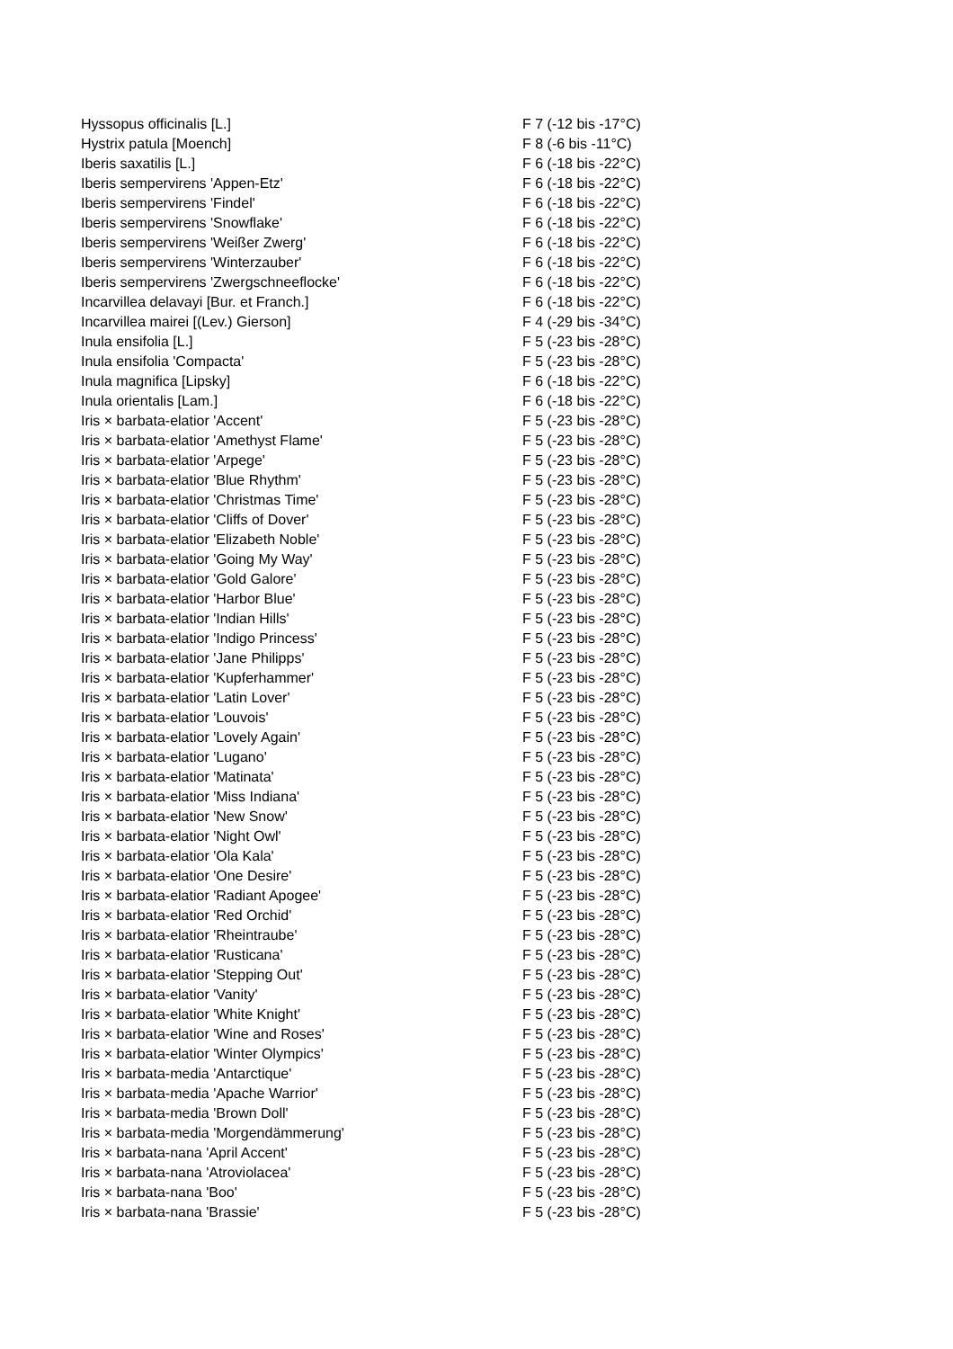| Hyssopus officinalis [L.] | F 7 (-12 bis -17°C) |
| Hystrix patula [Moench] | F 8 (-6 bis -11°C) |
| Iberis saxatilis [L.] | F 6 (-18 bis -22°C) |
| Iberis sempervirens 'Appen-Etz' | F 6 (-18 bis -22°C) |
| Iberis sempervirens 'Findel' | F 6 (-18 bis -22°C) |
| Iberis sempervirens 'Snowflake' | F 6 (-18 bis -22°C) |
| Iberis sempervirens 'Weißer Zwerg' | F 6 (-18 bis -22°C) |
| Iberis sempervirens 'Winterzauber' | F 6 (-18 bis -22°C) |
| Iberis sempervirens 'Zwergschneeflocke' | F 6 (-18 bis -22°C) |
| Incarvillea delavayi [Bur. et Franch.] | F 6 (-18 bis -22°C) |
| Incarvillea mairei [(Lev.) Gierson] | F 4 (-29 bis -34°C) |
| Inula ensifolia [L.] | F 5 (-23 bis -28°C) |
| Inula ensifolia 'Compacta' | F 5 (-23 bis -28°C) |
| Inula magnifica [Lipsky] | F 6 (-18 bis -22°C) |
| Inula orientalis [Lam.] | F 6 (-18 bis -22°C) |
| Iris × barbata-elatior 'Accent' | F 5 (-23 bis -28°C) |
| Iris × barbata-elatior 'Amethyst Flame' | F 5 (-23 bis -28°C) |
| Iris × barbata-elatior 'Arpege' | F 5 (-23 bis -28°C) |
| Iris × barbata-elatior 'Blue Rhythm' | F 5 (-23 bis -28°C) |
| Iris × barbata-elatior 'Christmas Time' | F 5 (-23 bis -28°C) |
| Iris × barbata-elatior 'Cliffs of Dover' | F 5 (-23 bis -28°C) |
| Iris × barbata-elatior 'Elizabeth Noble' | F 5 (-23 bis -28°C) |
| Iris × barbata-elatior 'Going My Way' | F 5 (-23 bis -28°C) |
| Iris × barbata-elatior 'Gold Galore' | F 5 (-23 bis -28°C) |
| Iris × barbata-elatior 'Harbor Blue' | F 5 (-23 bis -28°C) |
| Iris × barbata-elatior 'Indian Hills' | F 5 (-23 bis -28°C) |
| Iris × barbata-elatior 'Indigo Princess' | F 5 (-23 bis -28°C) |
| Iris × barbata-elatior 'Jane Philipps' | F 5 (-23 bis -28°C) |
| Iris × barbata-elatior 'Kupferhammer' | F 5 (-23 bis -28°C) |
| Iris × barbata-elatior 'Latin Lover' | F 5 (-23 bis -28°C) |
| Iris × barbata-elatior 'Louvois' | F 5 (-23 bis -28°C) |
| Iris × barbata-elatior 'Lovely Again' | F 5 (-23 bis -28°C) |
| Iris × barbata-elatior 'Lugano' | F 5 (-23 bis -28°C) |
| Iris × barbata-elatior 'Matinata' | F 5 (-23 bis -28°C) |
| Iris × barbata-elatior 'Miss Indiana' | F 5 (-23 bis -28°C) |
| Iris × barbata-elatior 'New Snow' | F 5 (-23 bis -28°C) |
| Iris × barbata-elatior 'Night Owl' | F 5 (-23 bis -28°C) |
| Iris × barbata-elatior 'Ola Kala' | F 5 (-23 bis -28°C) |
| Iris × barbata-elatior 'One Desire' | F 5 (-23 bis -28°C) |
| Iris × barbata-elatior 'Radiant Apogee' | F 5 (-23 bis -28°C) |
| Iris × barbata-elatior 'Red Orchid' | F 5 (-23 bis -28°C) |
| Iris × barbata-elatior 'Rheintraube' | F 5 (-23 bis -28°C) |
| Iris × barbata-elatior 'Rusticana' | F 5 (-23 bis -28°C) |
| Iris × barbata-elatior 'Stepping Out' | F 5 (-23 bis -28°C) |
| Iris × barbata-elatior 'Vanity' | F 5 (-23 bis -28°C) |
| Iris × barbata-elatior 'White Knight' | F 5 (-23 bis -28°C) |
| Iris × barbata-elatior 'Wine and Roses' | F 5 (-23 bis -28°C) |
| Iris × barbata-elatior 'Winter Olympics' | F 5 (-23 bis -28°C) |
| Iris × barbata-media 'Antarctique' | F 5 (-23 bis -28°C) |
| Iris × barbata-media 'Apache Warrior' | F 5 (-23 bis -28°C) |
| Iris × barbata-media 'Brown Doll' | F 5 (-23 bis -28°C) |
| Iris × barbata-media 'Morgendämmerung' | F 5 (-23 bis -28°C) |
| Iris × barbata-nana 'April Accent' | F 5 (-23 bis -28°C) |
| Iris × barbata-nana 'Atroviolacea' | F 5 (-23 bis -28°C) |
| Iris × barbata-nana 'Boo' | F 5 (-23 bis -28°C) |
| Iris × barbata-nana 'Brassie' | F 5 (-23 bis -28°C) |